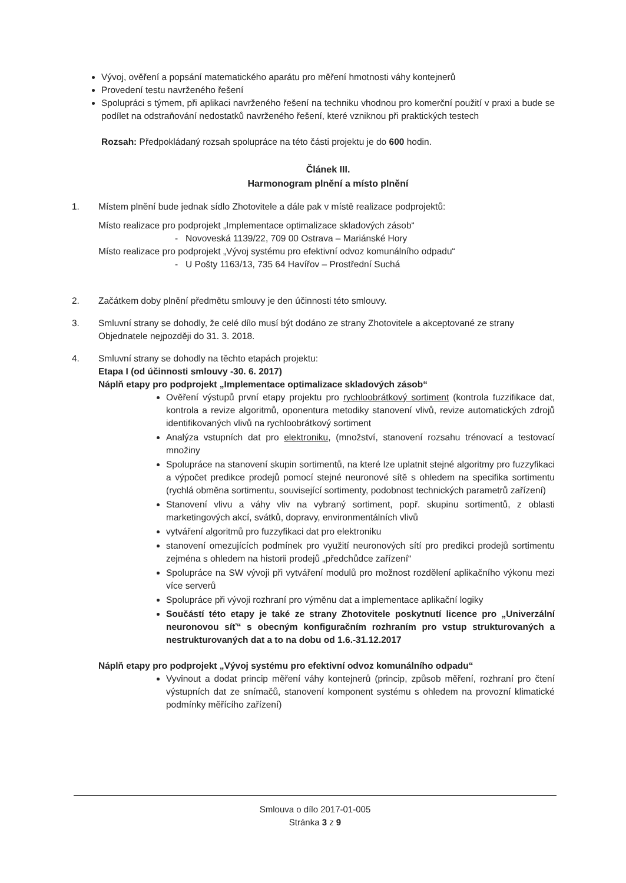Vývoj, ověření a popsání matematického aparátu pro měření hmotnosti váhy kontejnerů
Provedení testu navrženého řešení
Spolupráci s týmem, při aplikaci navrženého řešení na techniku vhodnou pro komerční použití v praxi a bude se podílet na odstraňování nedostatků navrženého řešení, které vzniknou při praktických testech
Rozsah: Předpokládaný rozsah spolupráce na této části projektu je do 600 hodin.
Článek III.
Harmonogram plnění a místo plnění
1. Místem plnění bude jednak sídlo Zhotovitele a dále pak v místě realizace podprojektů:
Místo realizace pro podprojekt „Implementace optimalizace skladových zásob“
- Novoveská 1139/22, 709 00 Ostrava – Mariánské Hory
Místo realizace pro podprojekt „Vývoj systému pro efektivní odvoz komunálního odpadu“
- U Pošty 1163/13, 735 64 Havířov – Prostřední Suchá
2. Začátkem doby plnění předmětu smlouvy je den účinnosti této smlouvy.
3. Smluvní strany se dohodly, že celé dílo musí být dodáno ze strany Zhotovitele a akceptované ze strany Objednatele nejpozději do 31. 3. 2018.
4. Smluvní strany se dohodly na těchto etapách projektu:
Etapa I (od účinnosti smlouvy -30. 6. 2017)
Náplň etapy pro podprojekt „Implementace optimalizace skladových zásob“
Ověření výstupů první etapy projektu pro rychloobrátkový sortiment (kontrola fuzzifikace dat, kontrola a revize algoritmů, oponentura metodiky stanovení vlivů, revize automatických zdrojů identifikovaných vlivů na rychloobrátkový sortiment
Analýza vstupních dat pro elektroniku, (množství, stanovení rozsahu trénovací a testovací množiny
Spolupráce na stanovení skupin sortimentů, na které lze uplatnit stejné algoritmy pro fuzzyfikaci a výpočet predikce prodejů pomocí stejné neuronové sítě s ohledem na specifika sortimentu (rychlá obměna sortimentu, související sortimenty, podobnost technických parametrů zařízení)
Stanovení vlivu a váhy vliv na vybraný sortiment, popř. skupinu sortimentů, z oblasti marketingových akcí, svátků, dopravy, environmentálních vlivů
vytváření algoritmů pro fuzzyfikaci dat pro elektroniku
stanovení omezujících podmínek pro využití neuronových sítí pro predikci prodejů sortimentu zejména s ohledem na historii prodejů „předchůdce zařízení“
Spolupráce na SW vývoji při vytváření modulů pro možnost rozdělení aplikačního výkonu mezi více serverů
Spolupráce při vývoji rozhraní pro výměnu dat a implementace aplikační logiky
Součástí této etapy je také ze strany Zhotovitele poskytnutí licence pro „Univerzální neuronovou síť“ s obecným konfiguračním rozhraním pro vstup strukturovaných a nestrukturovaných dat a to na dobu od 1.6.-31.12.2017
Náplň etapy pro podprojekt „Vývoj systému pro efektivní odvoz komunálního odpadu“
Vyvinout a dodat princip měření váhy kontejnerů (princip, způsob měření, rozhraní pro čtení výstupních dat ze snímačů, stanovení komponent systému s ohledem na provozní klimatické podmínky měřícího zařízení)
Smlouva o dílo 2017-01-005
Stránka 3 z 9